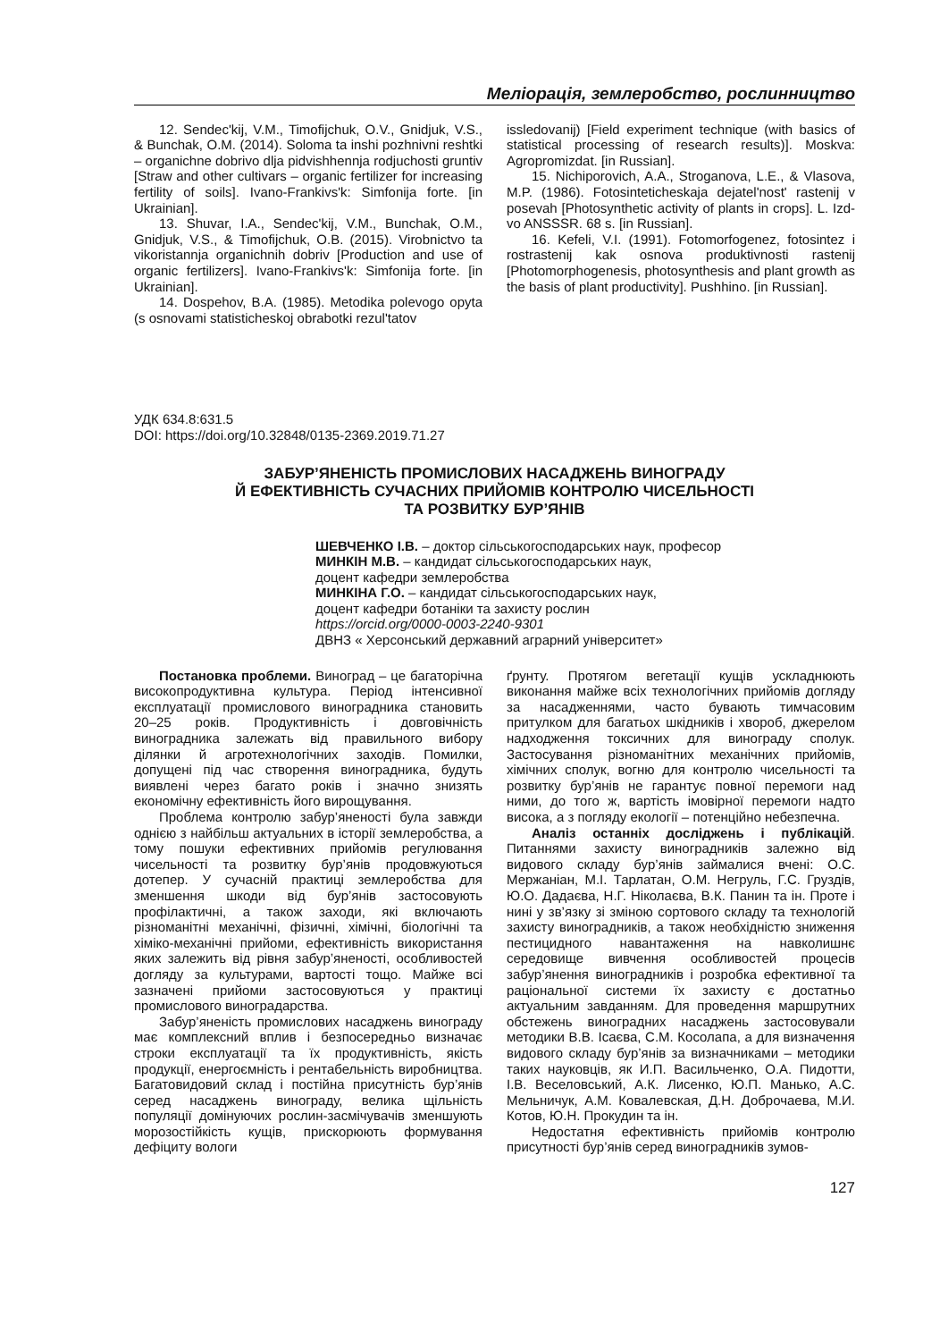Меліорація, землеробство, рослинництво
12. Sendec'kij, V.M., Timofijchuk, O.V., Gnidjuk, V.S., & Bunchak, O.M. (2014). Soloma ta inshi pozhnivni reshtki – organichne dobrivo dlja pidvishhennja rodjuchosti gruntiv [Straw and other cultivars – organic fertilizer for increasing fertility of soils]. Ivano-Frankivs'k: Simfonija forte. [in Ukrainian].
13. Shuvar, I.A., Sendec'kij, V.M., Bunchak, O.M., Gnidjuk, V.S., & Timofijchuk, O.B. (2015). Virobnictvo ta vikoristannja organichnih dobriv [Production and use of organic fertilizers]. Ivano-Frankivs'k: Simfonija forte. [in Ukrainian].
14. Dospehov, B.A. (1985). Metodika polevogo opyta (s osnovami statisticheskoj obrabotki rezul'tatov
issledovanij) [Field experiment technique (with basics of statistical processing of research results)]. Moskva: Agropromizdat. [in Russian].
15. Nichiporovich, A.A., Stroganova, L.E., & Vlasova, M.P. (1986). Fotosinteticheskaja dejatel'nost' rastenij v posevah [Photosynthetic activity of plants in crops]. L. Izd-vo ANSSSR. 68 s. [in Russian].
16. Kefeli, V.I. (1991). Fotomorfogenez, fotosintez i rostrastenij kak osnova produktivnosti rastenij [Photomorphogenesis, photosynthesis and plant growth as the basis of plant productivity]. Pushhino. [in Russian].
УДК 634.8:631.5
DOI: https://doi.org/10.32848/0135-2369.2019.71.27
ЗАБУР’ЯНЕНІСТЬ ПРОМИСЛОВИХ НАСАДЖЕНЬ ВИНОГРАДУ
Й ЕФЕКТИВНІСТЬ СУЧАСНИХ ПРИЙОМІВ КОНТРОЛЮ ЧИСЕЛЬНОСТІ
ТА РОЗВИТКУ БУР’ЯНІВ
ШЕВЧЕНКО І.В. – доктор сільськогосподарських наук, професор
МИНКІН М.В. – кандидат сільськогосподарських наук,
доцент кафедри землеробства
МИНКІНА Г.О. – кандидат сільськогосподарських наук,
доцент кафедри ботаніки та захисту рослин
https://orcid.org/0000-0003-2240-9301
ДВНЗ « Херсонський державний аграрний університет»
Постановка проблеми. Виноград – це багаторічна високопродуктивна культура. Період інтенсивної експлуатації промислового виноградника становить 20–25 років. Продуктивність і довговічність виноградника залежать від правильного вибору ділянки й агротехнологічних заходів. Помилки, допущені під час створення виноградника, будуть виявлені через багато років і значно знизять економічну ефективність його вирощування.
Проблема контролю забур’яненості була завжди однією з найбільш актуальних в історії землеробства, а тому пошуки ефективних прийомів регулювання чисельності та розвитку бур’янів продовжуються дотепер. У сучасній практиці землеробства для зменшення шкоди від бур’янів застосовують профілактичні, а також заходи, які включають різноманітні механічні, фізичні, хімічні, біологічні та хіміко-механічні прийоми, ефективність використання яких залежить від рівня забур’яненості, особливостей догляду за культурами, вартості тощо. Майже всі зазначені прийоми застосовуються у практиці промислового виноградарства.
Забур’яненість промислових насаджень винограду має комплексний вплив і безпосередньо визначає строки експлуатації та їх продуктивність, якість продукції, енергоємність і рентабельність виробництва. Багатовидовий склад і постійна присутність бур’янів серед насаджень винограду, велика щільність популяції домінуючих рослин-засмічувачів зменшують морозостійкість кущів, прискорюють формування дефіциту вологи
ґрунту. Протягом вегетації кущів ускладнюють виконання майже всіх технологічних прийомів догляду за насадженнями, часто бувають тимчасовим притулком для багатьох шкідників і хвороб, джерелом надходження токсичних для винограду сполук. Застосування різноманітних механічних прийомів, хімічних сполук, вогню для контролю чисельності та розвитку бур’янів не гарантує повної перемоги над ними, до того ж, вартість імовірної перемоги надто висока, а з погляду екології – потенційно небезпечна.
Аналіз останніх досліджень і публікацій. Питаннями захисту виноградників залежно від видового складу бур’янів займалися вчені: О.С. Мержаніан, М.І. Тарлатан, О.М. Негруль, Г.С. Груздів, Ю.О. Дадаєва, Н.Г. Ніколаєва, В.К. Панин та ін. Проте і нині у зв’язку зі зміною сортового складу та технологій захисту виноградників, а також необхідністю зниження пестицидного навантаження на навколишнє середовище вивчення особливостей процесів забур’янення виноградників і розробка ефективної та раціональної системи їх захисту є достатньо актуальним завданням. Для проведення маршрутних обстежень виноградних насаджень застосовували методики В.В. Ісаєва, С.М. Косолапа, а для визначення видового складу бур’янів за визначниками – методики таких науковців, як И.П. Васильченко, О.А. Пидотти, І.В. Веселовський, А.К. Лисенко, Ю.П. Манько, А.С. Мельничук, А.М. Ковалевская, Д.Н. Доброчаева, М.И. Котов, Ю.Н. Прокудин та ін.
Недостатня ефективність прийомів контролю присутності бур’янів серед виноградників зумов-
127